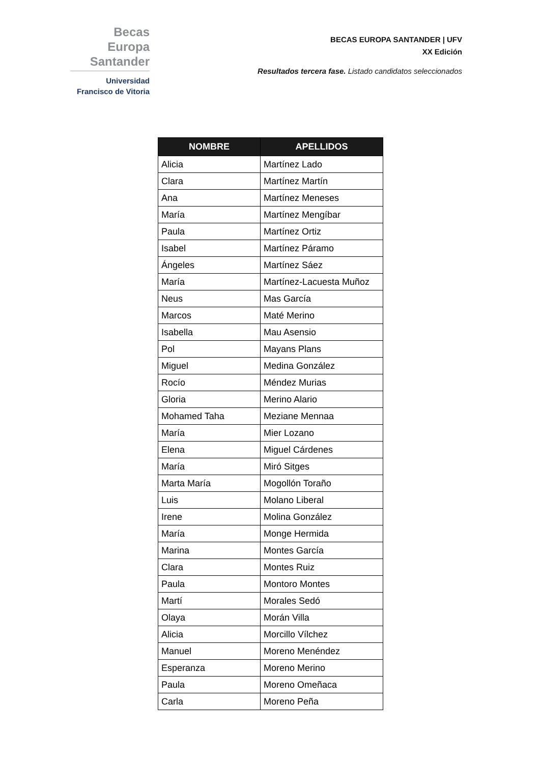Becas Europa
Santander
Universidad
Francisco de Vitoria
BECAS EUROPA SANTANDER | UFV
XX Edición
Resultados tercera fase. Listado candidatos seleccionados
| NOMBRE | APELLIDOS |
| --- | --- |
| Alicia | Martínez Lado |
| Clara | Martínez Martín |
| Ana | Martínez Meneses |
| María | Martínez Mengíbar |
| Paula | Martínez Ortiz |
| Isabel | Martínez Páramo |
| Ángeles | Martínez Sáez |
| María | Martínez-Lacuesta Muñoz |
| Neus | Mas García |
| Marcos | Maté Merino |
| Isabella | Mau Asensio |
| Pol | Mayans Plans |
| Miguel | Medina González |
| Rocío | Méndez Murias |
| Gloria | Merino Alario |
| Mohamed Taha | Meziane Mennaa |
| María | Mier Lozano |
| Elena | Miguel Cárdenes |
| María | Miró Sitges |
| Marta María | Mogollón Toraño |
| Luis | Molano Liberal |
| Irene | Molina González |
| María | Monge Hermida |
| Marina | Montes García |
| Clara | Montes Ruiz |
| Paula | Montoro Montes |
| Martí | Morales Sedó |
| Olaya | Morán Villa |
| Alicia | Morcillo Vílchez |
| Manuel | Moreno Menéndez |
| Esperanza | Moreno Merino |
| Paula | Moreno Omeñaca |
| Carla | Moreno Peña |